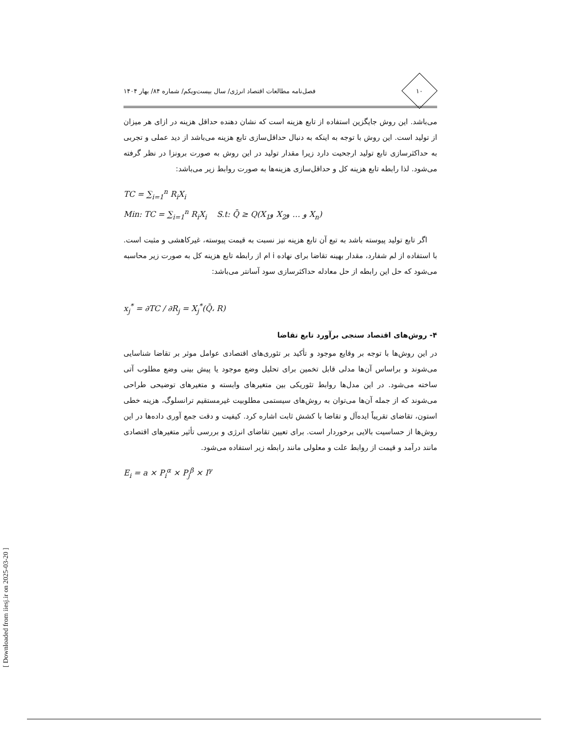۱۰
فصل‌نامه مطالعات اقتصاد انرژی/ سال بیست‌ویکم/ شماره ۸۴/ بهار ۱۴۰۴
می‌باشد. این روش جایگزین استفاده از تابع هزینه است که نشان دهنده حداقل هزینه در ازای هر میزان از تولید است. این روش با توجه به اینکه به دنبال حداقل‌سازی تابع هزینه می‌باشد از دید عملی و تجربی به حداکثرسازی تابع تولید ارجحیت دارد زیرا مقدار تولید در این روش به صورت برونزا در نظر گرفته می‌شود. لذا رابطه تابع هزینه کل و حداقل‌سازی هزینه‌ها به صورت روابط زیر می‌باشد:
TC = ∑<sub>i=1</sub><sup>n</sup> R<sub>i</sub>X<sub>i</sub>
Min: TC = ∑<sub>i=1</sub><sup>n</sup> R<sub>i</sub>X<sub>i</sub> S.t: Q̄ ≥ Q(X<sub>1</sub>و X<sub>2</sub>و … و X<sub>n</sub>)
اگر تابع تولید پیوسته باشد به تبع آن تابع هزینه نیز نسبت به قیمت پیوسته، غیرکاهشی و مثبت است. با استفاده از لم شفارد، مقدار بهینه تقاضا برای نهاده i ام از رابطه تابع هزینه کل به صورت زیر محاسبه می‌شود که حل این رابطه از حل معادله حداکثرسازی سود آسانتر می‌باشد:
x<sub>j</sub><sup>*</sup> = ∂TC / ∂R<sub>j</sub> = X<sub>j</sub><sup>*</sup>(Q̄، R)
۴- روش‌های اقتصاد سنجی برآورد تابع تقاضا
در این روش‌ها با توجه بر وقایع موجود و تأکید بر تئوری‌های اقتصادی عوامل موثر بر تقاضا شناسایی می‌شوند و براساس آن‌ها مدلی قابل تخمین برای تحلیل وضع موجود یا پیش بینی وضع مطلوب آتی ساخته می‌شود. در این مدل‌ها روابط تئوریکی بین متغیرهای وابسته و متغیرهای توضیحی طراحی می‌شوند که از جمله آن‌ها می‌توان به روش‌های سیستمی مطلوبیت غیرمستقیم ترانسلوگ، هزینه خطی استون، تقاضای تقریباً ایده‌آل و تقاضا با کشش ثابت اشاره کرد. کیفیت و دقت جمع آوری داده‌ها در این روش‌ها از حساسیت بالایی برخوردار است. برای تعیین تقاضای انرژی و بررسی تأثیر متغیرهای اقتصادی مانند درآمد و قیمت از روابط علت و معلولی مانند رابطه زیر استفاده می‌شود.
E<sub>i</sub> = a × P<sub>i</sub><sup>α</sup> × P<sub>j</sub><sup>β</sup> × I<sup>γ</sup>
[ Downloaded from iiesj.ir on 2025-03-20 ]